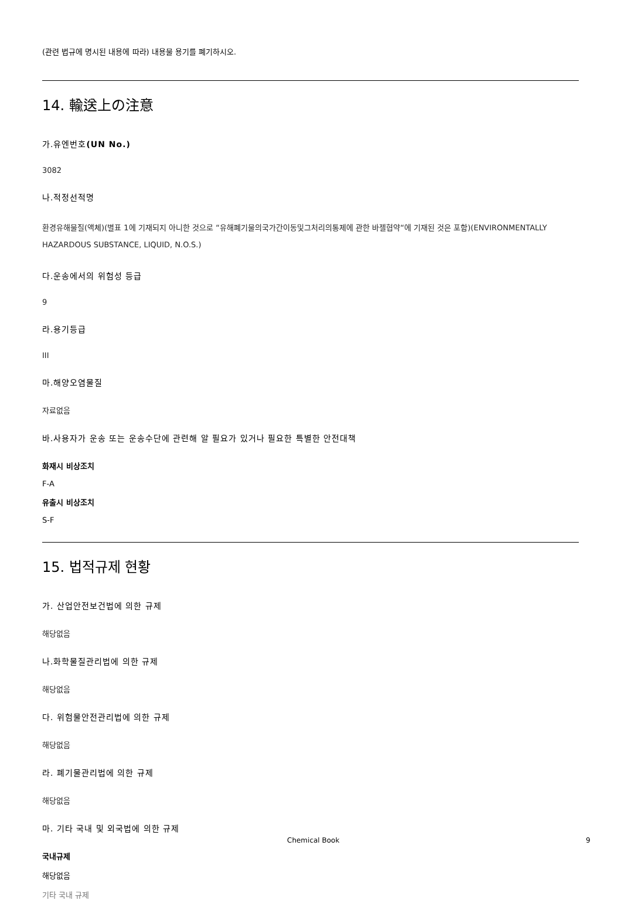(관련 법규에 명시된 내용에 따라) 내용물 용기를 폐기하시오.
14. 輸送上の注意
가.유엔번호(UN No.)
3082
나.적정선적명
환경유해물질(액체)(별표 1에 기재되지 아니한 것으로 “유해폐기물의국가간이동및그처리의통제에 관한 바젤협약“에 기재된 것은 포함)(ENVIRONMENTALLY HAZARDOUS SUBSTANCE, LIQUID, N.O.S.)
다.운송에서의 위험성 등급
9
라.용기등급
III
마.해양오염물질
자료없음
바.사용자가 운송 또는 운송수단에 관련해 알 필요가 있거나 필요한 특별한 안전대책
화재시 비상조치
F-A
유출시 비상조치
S-F
15. 법적규제 현황
가. 산업안전보건법에 의한 규제
해당없음
나.화학물질관리법에 의한 규제
해당없음
다. 위험물안전관리법에 의한 규제
해당없음
라. 폐기물관리법에 의한 규제
해당없음
마. 기타 국내 및 외국법에 의한 규제
국내규제
해당없음
기타 국내 규제
Chemical Book 9